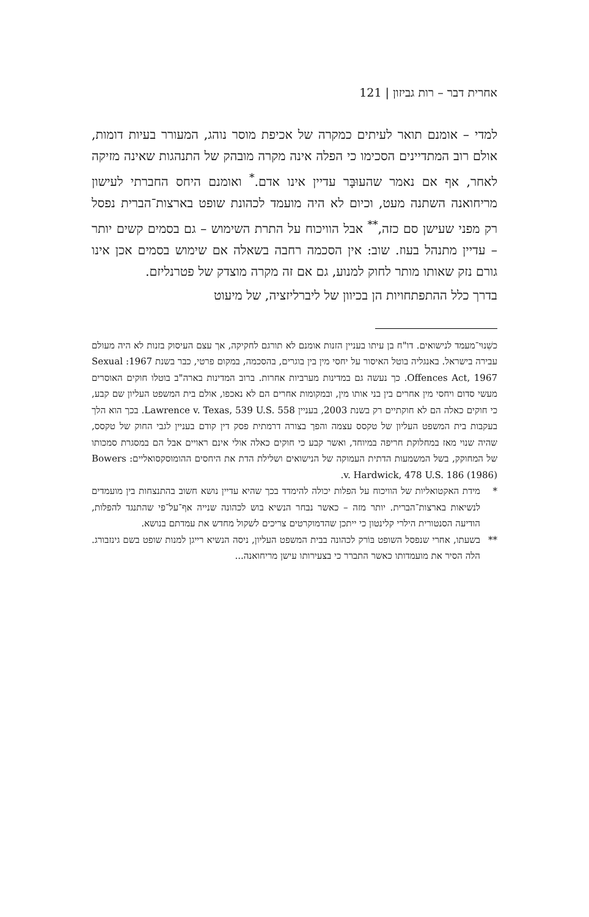אחרית דבר – רות גביזון | 121
למדי – אומנם תואר לעיתים כמקרה של אכיפת מוסר נוהג, המעורר בעיות דומות, אולם רוב המתדיינים הסכימו כי הפלה אינה מקרה מובהק של התנהגות שאינה מזיקה לאחר, אף אם נאמר שהעוּבָּר עדיין אינו אדם.<sup>*</sup> ואומנם היחס החברתי לעישון מריחואנה השתנה מעט, וכיום לא היה מועמד לכהונת שופט בארצות־הברית נפסל רק מפני שעישן סם כזה,<sup>**</sup> אבל הוויכוח על התרת השימוש – גם בסמים קשים יותר – עדיין מתנהל בעוז. שוב: אין הסכמה רחבה בשאלה אם שימוש בסמים אכן אינו גורם נזק שאותו מותר לחוק למנוע, גם אם זה מקרה מוצדק של פטרנליזם.
בדרך כלל ההתפתחויות הן בכיוון של ליברליזציה, של מיעוט
כשִׁנוּי־מעמד לנישואים. דו"ח בן עיתו בעניין הזנות אומנם לא תורגם לחקיקה, אך עצם העיסוק בזנות לא היה מעולם עבירה בישראל. באנגליה בוטל האיסור על יחסי מין בין בוגרים, בהסכמה, במקום פרטי, כבר בשנת 1967: Sexual Offences Act, 1967. כך נעשה גם במדינות מערביות אחרות. ברוב המדינות בארה"ב בוטלו חוקים האוסרים מעשי סדום ויחסי מין אחרים בין בני אותו מין, ובמקומות אחרים הם לא נאכפו, אולם בית המשפט העליון שם קבע, כי חוקים כאלה הם לא חוקתיים רק בשנת 2003, בעניין Lawrence v. Texas, 539 U.S. 558. בכך הוא הלך בעקבות בית המשפט העליון של טקסס עצמה והפך בצורה דרמתית פסק דין קודם בעניין לגבי החוק של טקסס, שהיה שנוי מאז במחלוקת חריפה במיוחד, ואשר קבע כי חוקים כאלה אולי אינם ראויים אבל הם במסגרת סמכותו של המחוקק, בשל המשמעות הדתית העמוקה של הנישואים ושלילת הדת את היחסים ההומוסקסואליים: Bowers v. Hardwick, 478 U.S. 186 (1986).
* מידת האקטואליות של הוויכוח על הפלות יכולה להימדד בכך שהיא עדיין נושא חשוב בהתנצחות בין מועמדים לנשיאות בארצות־הברית. יותר מזה – כאשר נבחר הנשיא בוש לכהונה שנייה אף־על־פי שהתנגד להפלות, הודיעה הסנטורית הילרי קלינטון כי ייתכן שהדמוקרטים צריכים לשקול מחדש את עמדתם בנושא.
** בשעתו, אחרי שנפסל השופט בּוֹרק לכהונה בבית המשפט העליון, ניסה הנשיא רייגן למנות שופט בשם גינזבורג. הלה הסיר את מועמדותו כאשר התברר כי בצעירותו עישן מריחואנה...